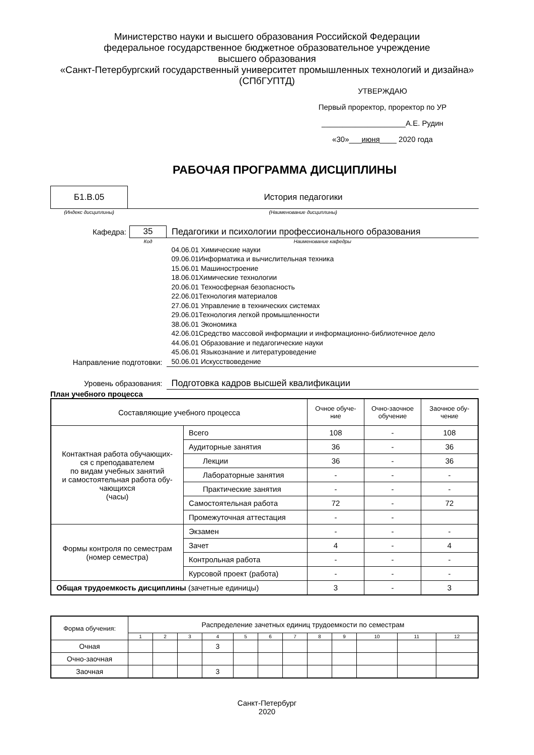Министерство науки и высшего образования Российской Федерации
федеральное государственное бюджетное образовательное учреждение
высшего образования
«Санкт-Петербургский государственный университет промышленных технологий и дизайна»
(СПбГУПТД)
УТВЕРЖДАЮ
Первый проректор, проректор по УР
____________________А.Е. Рудин
«30»___июня____ 2020 года
РАБОЧАЯ ПРОГРАММА ДИСЦИПЛИНЫ
| Б1.В.05 | История педагогики |
| (Индекс дисциплины) | (Наименование дисциплины) |
| Кафедра: | 35 | Педагогики и психологии профессионального образования |
| | Код | Наименование кафедры |
| Направление подготовки: | | 04.06.01 Химические науки 09.06.01Информатика и вычислительная техника 15.06.01 Машиностроение 18.06.01Химические технологии 20.06.01 Техносферная безопасность 22.06.01Технология материалов 27.06.01 Управление в технических системах 29.06.01Технология легкой промышленности 38.06.01 Экономика 42.06.01Средство массовой информации и информационно-библиотечное дело 44.06.01 Образование и педагогические науки 45.06.01 Языкознание и литературоведение 50.06.01 Искусствоведение |
| Уровень образования: | | Подготовка кадров высшей квалификации |
План учебного процесса
| Составляющие учебного процесса | | Очное обуче- ние | Очно-заочное обучение | Заочное обу- чение |
| Контактная работа обучающих- ся с преподавателем по видам учебных занятий и самостоятельная работа обу- чающихся (часы) | Всего | 108 | - | 108 |
| | Аудиторные занятия | 36 | - | 36 |
| | Лекции | 36 | - | 36 |
| | Лабораторные занятия | - | - | - |
| | Практические занятия | - | - | - |
| | Самостоятельная работа | 72 | - | 72 |
| | Промежуточная аттестация | - | - | |
| Формы контроля по семестрам (номер семестра) | Экзамен | - | - | - |
| | Зачет | 4 | - | 4 |
| | Контрольная работа | - | - | - |
| | Курсовой проект (работа) | - | - | - |
| Общая трудоемкость дисциплины (зачетные единицы) | | 3 | - | 3 |
| Форма обучения: | Распределение зачетных единиц трудоемкости по семестрам | | | | | | | | | | | |
| | 1 | 2 | 3 | 4 | 5 | 6 | 7 | 8 | 9 | 10 | 11 | 12 |
| Очная | | | | 3 | | | | | | | | |
| Очно-заочная | | | | | | | | | | | | |
| Заочная | | | | 3 | | | | | | | | |
Санкт-Петербург
2020